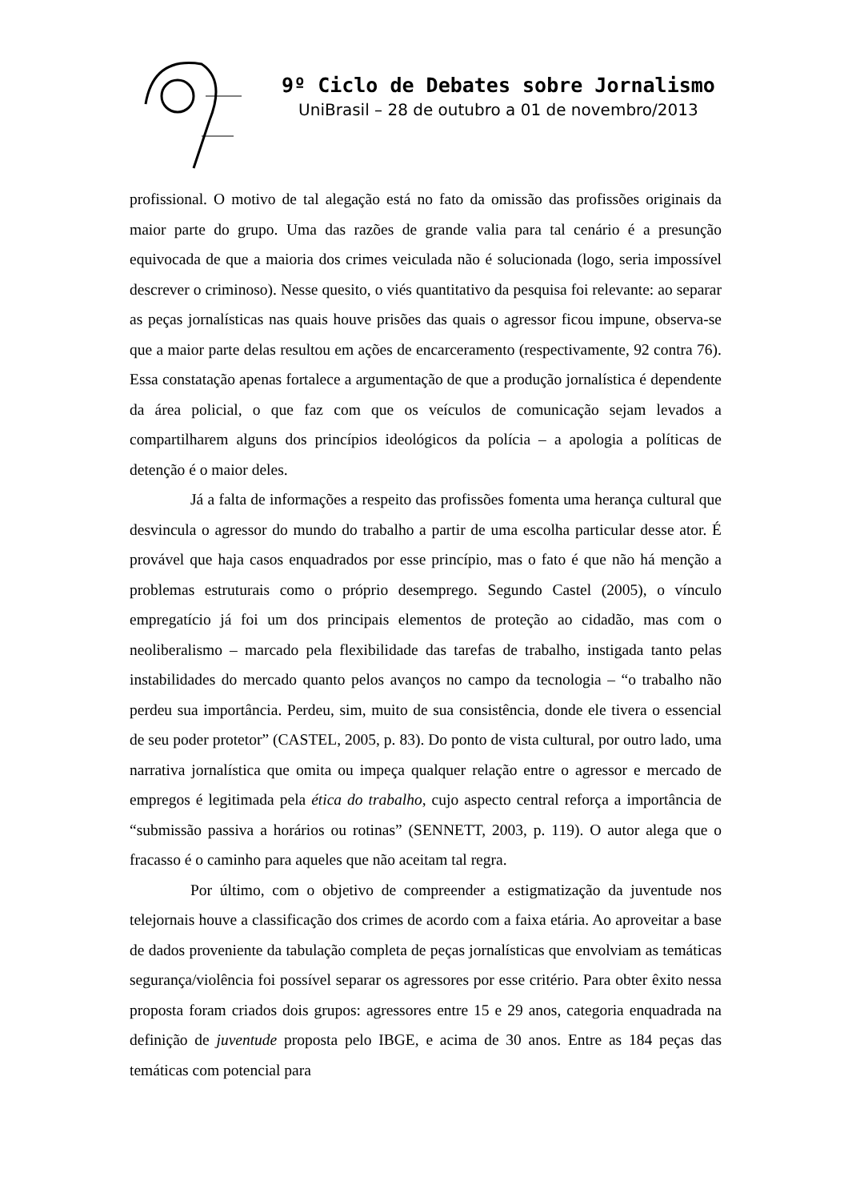9º Ciclo de Debates sobre Jornalismo
UniBrasil – 28 de outubro a 01 de novembro/2013
profissional. O motivo de tal alegação está no fato da omissão das profissões originais da maior parte do grupo. Uma das razões de grande valia para tal cenário é a presunção equivocada de que a maioria dos crimes veiculada não é solucionada (logo, seria impossível descrever o criminoso). Nesse quesito, o viés quantitativo da pesquisa foi relevante: ao separar as peças jornalísticas nas quais houve prisões das quais o agressor ficou impune, observa-se que a maior parte delas resultou em ações de encarceramento (respectivamente, 92 contra 76). Essa constatação apenas fortalece a argumentação de que a produção jornalística é dependente da área policial, o que faz com que os veículos de comunicação sejam levados a compartilharem alguns dos princípios ideológicos da polícia – a apologia a políticas de detenção é o maior deles.
Já a falta de informações a respeito das profissões fomenta uma herança cultural que desvincula o agressor do mundo do trabalho a partir de uma escolha particular desse ator. É provável que haja casos enquadrados por esse princípio, mas o fato é que não há menção a problemas estruturais como o próprio desemprego. Segundo Castel (2005), o vínculo empregatício já foi um dos principais elementos de proteção ao cidadão, mas com o neoliberalismo – marcado pela flexibilidade das tarefas de trabalho, instigada tanto pelas instabilidades do mercado quanto pelos avanços no campo da tecnologia – “o trabalho não perdeu sua importância. Perdeu, sim, muito de sua consistência, donde ele tivera o essencial de seu poder protetor” (CASTEL, 2005, p. 83). Do ponto de vista cultural, por outro lado, uma narrativa jornalística que omita ou impeça qualquer relação entre o agressor e mercado de empregos é legitimada pela ética do trabalho, cujo aspecto central reforça a importância de “submissão passiva a horários ou rotinas” (SENNETT, 2003, p. 119). O autor alega que o fracasso é o caminho para aqueles que não aceitam tal regra.
Por último, com o objetivo de compreender a estigmatização da juventude nos telejornais houve a classificação dos crimes de acordo com a faixa etária. Ao aproveitar a base de dados proveniente da tabulação completa de peças jornalísticas que envolviam as temáticas segurança/violência foi possível separar os agressores por esse critério. Para obter êxito nessa proposta foram criados dois grupos: agressores entre 15 e 29 anos, categoria enquadrada na definição de juventude proposta pelo IBGE, e acima de 30 anos. Entre as 184 peças das temáticas com potencial para